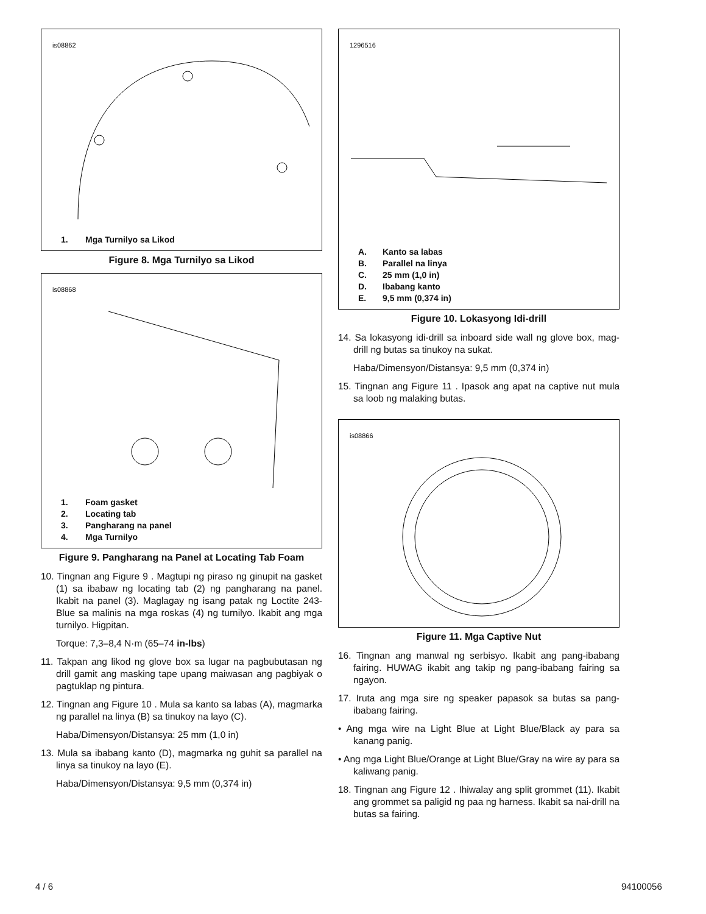is08862
1. Mga Turnilyo sa Likod
Figure 8. Mga Turnilyo sa Likod
is08868
1. Foam gasket
2. Locating tab
3. Pangharang na panel
4. Mga Turnilyo
Figure 9. Pangharang na Panel at Locating Tab Foam
10. Tingnan ang Figure 9 . Magtupi ng piraso ng ginupit na gasket (1) sa ibabaw ng locating tab (2) ng pangharang na panel. Ikabit na panel (3). Maglagay ng isang patak ng Loctite 243-Blue sa malinis na mga roskas (4) ng turnilyo. Ikabit ang mga turnilyo. Higpitan.
Torque: 7,3–8,4 N·m (65–74 in-lbs)
11. Takpan ang likod ng glove box sa lugar na pagbubutasan ng drill gamit ang masking tape upang maiwasan ang pagbiyak o pagtuklap ng pintura.
12. Tingnan ang Figure 10 . Mula sa kanto sa labas (A), magmarka ng parallel na linya (B) sa tinukoy na layo (C).
Haba/Dimensyon/Distansya: 25 mm (1,0 in)
13. Mula sa ibabang kanto (D), magmarka ng guhit sa parallel na linya sa tinukoy na layo (E).
Haba/Dimensyon/Distansya: 9,5 mm (0,374 in)
1296516
A. Kanto sa labas
B. Parallel na linya
C. 25 mm (1,0 in)
D. Ibabang kanto
E. 9,5 mm (0,374 in)
Figure 10. Lokasyong Idi-drill
14. Sa lokasyong idi-drill sa inboard side wall ng glove box, mag-drill ng butas sa tinukoy na sukat.
Haba/Dimensyon/Distansya: 9,5 mm (0,374 in)
15. Tingnan ang Figure 11 . Ipasok ang apat na captive nut mula sa loob ng malaking butas.
is08866
Figure 11. Mga Captive Nut
16. Tingnan ang manwal ng serbisyo. Ikabit ang pang-ibabang fairing. HUWAG ikabit ang takip ng pang-ibabang fairing sa ngayon.
17. Iruta ang mga sire ng speaker papasok sa butas sa pang-ibabang fairing.
• Ang mga wire na Light Blue at Light Blue/Black ay para sa kanang panig.
• Ang mga Light Blue/Orange at Light Blue/Gray na wire ay para sa kaliwang panig.
18. Tingnan ang Figure 12 . Ihiwalay ang split grommet (11). Ikabit ang grommet sa paligid ng paa ng harness. Ikabit sa nai-drill na butas sa fairing.
4 / 6 94100056